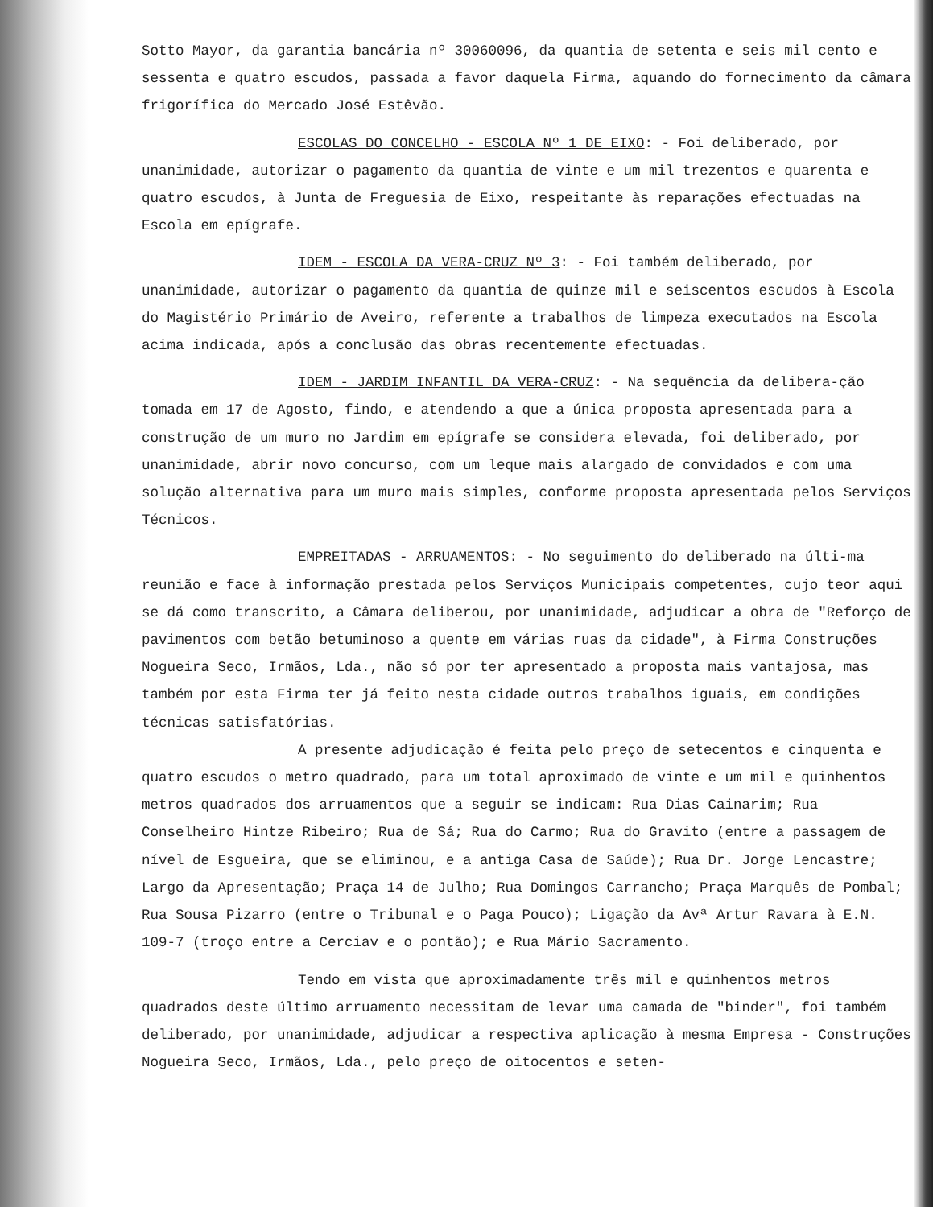Sotto Mayor, da garantia bancária nº 30060096, da quantia de setenta e seis mil cento e sessenta e quatro escudos, passada a favor daquela Firma, aquando do fornecimento da câmara frigorífica do Mercado José Estêvão.
ESCOLAS DO CONCELHO - ESCOLA Nº 1 DE EIXO: - Foi deliberado, por unanimidade, autorizar o pagamento da quantia de vinte e um mil trezentos e quarenta e quatro escudos, à Junta de Freguesia de Eixo, respeitante às reparações efectuadas na Escola em epígrafe.
IDEM - ESCOLA DA VERA-CRUZ Nº 3: - Foi também deliberado, por unanimidade, autorizar o pagamento da quantia de quinze mil e seiscentos escudos à Escola do Magistério Primário de Aveiro, referente a trabalhos de limpeza executados na Escola acima indicada, após a conclusão das obras recentemente efectuadas.
IDEM - JARDIM INFANTIL DA VERA-CRUZ: - Na sequência da delibera-ção tomada em 17 de Agosto, findo, e atendendo a que a única proposta apresentada para a construção de um muro no Jardim em epígrafe se considera elevada, foi deliberado, por unanimidade, abrir novo concurso, com um leque mais alargado de convidados e com uma solução alternativa para um muro mais simples, conforme proposta apresentada pelos Serviços Técnicos.
EMPREITADAS - ARRUAMENTOS: - No seguimento do deliberado na últi-ma reunião e face à informação prestada pelos Serviços Municipais competentes, cujo teor aqui se dá como transcrito, a Câmara deliberou, por unanimidade, adjudicar a obra de "Reforço de pavimentos com betão betuminoso a quente em várias ruas da cidade", à Firma Construções Nogueira Seco, Irmãos, Lda., não só por ter apresentado a proposta mais vantajosa, mas também por esta Firma ter já feito nesta cidade outros trabalhos iguais, em condições técnicas satisfatórias.
A presente adjudicação é feita pelo preço de setecentos e cinquenta e quatro escudos o metro quadrado, para um total aproximado de vinte e um mil e quinhentos metros quadrados dos arruamentos que a seguir se indicam: Rua Dias Cainarim; Rua Conselheiro Hintze Ribeiro; Rua de Sá; Rua do Carmo; Rua do Gravito (entre a passagem de nível de Esgueira, que se eliminou, e a antiga Casa de Saúde); Rua Dr. Jorge Lencastre; Largo da Apresentação; Praça 14 de Julho; Rua Domingos Carrancho; Praça Marquês de Pombal; Rua Sousa Pizarro (entre o Tribunal e o Paga Pouco); Ligação da Avª Artur Ravara à E.N. 109-7 (troço entre a Cerciav e o pontão); e Rua Mário Sacramento.
Tendo em vista que aproximadamente três mil e quinhentos metros quadrados deste último arruamento necessitam de levar uma camada de "binder", foi também deliberado, por unanimidade, adjudicar a respectiva aplicação à mesma Empresa - Construções Nogueira Seco, Irmãos, Lda., pelo preço de oitocentos e seten-